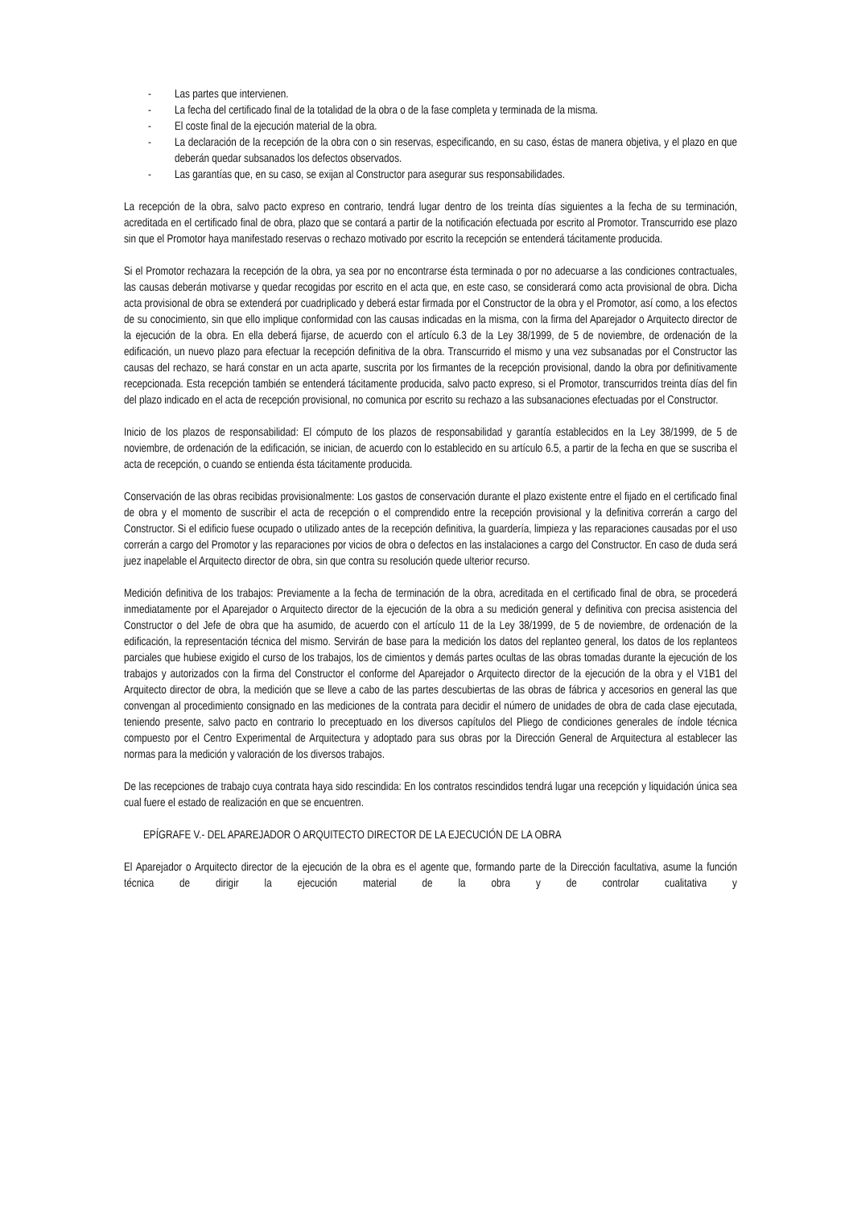- Las partes que intervienen.
- La fecha del certificado final de la totalidad de la obra o de la fase completa y terminada de la misma.
- El coste final de la ejecución material de la obra.
- La declaración de la recepción de la obra con o sin reservas, especificando, en su caso, éstas de manera objetiva, y el plazo en que deberán quedar subsanados los defectos observados.
- Las garantías que, en su caso, se exijan al Constructor para asegurar sus responsabilidades.
La recepción de la obra, salvo pacto expreso en contrario, tendrá lugar dentro de los treinta días siguientes a la fecha de su terminación, acreditada en el certificado final de obra, plazo que se contará a partir de la notificación efectuada por escrito al Promotor. Transcurrido ese plazo sin que el Promotor haya manifestado reservas o rechazo motivado por escrito la recepción se entenderá tácitamente producida.
Si el Promotor rechazara la recepción de la obra, ya sea por no encontrarse ésta terminada o por no adecuarse a las condiciones contractuales, las causas deberán motivarse y quedar recogidas por escrito en el acta que, en este caso, se considerará como acta provisional de obra. Dicha acta provisional de obra se extenderá por cuadriplicado y deberá estar firmada por el Constructor de la obra y el Promotor, así como, a los efectos de su conocimiento, sin que ello implique conformidad con las causas indicadas en la misma, con la firma del Aparejador o Arquitecto director de la ejecución de la obra. En ella deberá fijarse, de acuerdo con el artículo 6.3 de la Ley 38/1999, de 5 de noviembre, de ordenación de la edificación, un nuevo plazo para efectuar la recepción definitiva de la obra. Transcurrido el mismo y una vez subsanadas por el Constructor las causas del rechazo, se hará constar en un acta aparte, suscrita por los firmantes de la recepción provisional, dando la obra por definitivamente recepcionada. Esta recepción también se entenderá tácitamente producida, salvo pacto expreso, si el Promotor, transcurridos treinta días del fin del plazo indicado en el acta de recepción provisional, no comunica por escrito su rechazo a las subsanaciones efectuadas por el Constructor.
Inicio de los plazos de responsabilidad: El cómputo de los plazos de responsabilidad y garantía establecidos en la Ley 38/1999, de 5 de noviembre, de ordenación de la edificación, se inician, de acuerdo con lo establecido en su artículo 6.5, a partir de la fecha en que se suscriba el acta de recepción, o cuando se entienda ésta tácitamente producida.
Conservación de las obras recibidas provisionalmente: Los gastos de conservación durante el plazo existente entre el fijado en el certificado final de obra y el momento de suscribir el acta de recepción o el comprendido entre la recepción provisional y la definitiva correrán a cargo del Constructor. Si el edificio fuese ocupado o utilizado antes de la recepción definitiva, la guardería, limpieza y las reparaciones causadas por el uso correrán a cargo del Promotor y las reparaciones por vicios de obra o defectos en las instalaciones a cargo del Constructor. En caso de duda será juez inapelable el Arquitecto director de obra, sin que contra su resolución quede ulterior recurso.
Medición definitiva de los trabajos: Previamente a la fecha de terminación de la obra, acreditada en el certificado final de obra, se procederá inmediatamente por el Aparejador o Arquitecto director de la ejecución de la obra a su medición general y definitiva con precisa asistencia del Constructor o del Jefe de obra que ha asumido, de acuerdo con el artículo 11 de la Ley 38/1999, de 5 de noviembre, de ordenación de la edificación, la representación técnica del mismo. Servirán de base para la medición los datos del replanteo general, los datos de los replanteos parciales que hubiese exigido el curso de los trabajos, los de cimientos y demás partes ocultas de las obras tomadas durante la ejecución de los trabajos y autorizados con la firma del Constructor el conforme del Aparejador o Arquitecto director de la ejecución de la obra y el V1B1 del Arquitecto director de obra, la medición que se lleve a cabo de las partes descubiertas de las obras de fábrica y accesorios en general las que convengan al procedimiento consignado en las mediciones de la contrata para decidir el número de unidades de obra de cada clase ejecutada, teniendo presente, salvo pacto en contrario lo preceptuado en los diversos capítulos del Pliego de condiciones generales de índole técnica compuesto por el Centro Experimental de Arquitectura y adoptado para sus obras por la Dirección General de Arquitectura al establecer las normas para la medición y valoración de los diversos trabajos.
De las recepciones de trabajo cuya contrata haya sido rescindida: En los contratos rescindidos tendrá lugar una recepción y liquidación única sea cual fuere el estado de realización en que se encuentren.
EPÍGRAFE V.- DEL APAREJADOR O ARQUITECTO DIRECTOR DE LA EJECUCIÓN DE LA OBRA
El Aparejador o Arquitecto director de la ejecución de la obra es el agente que, formando parte de la Dirección facultativa, asume la función técnica de dirigir la ejecución material de la obra y de controlar cualitativa y